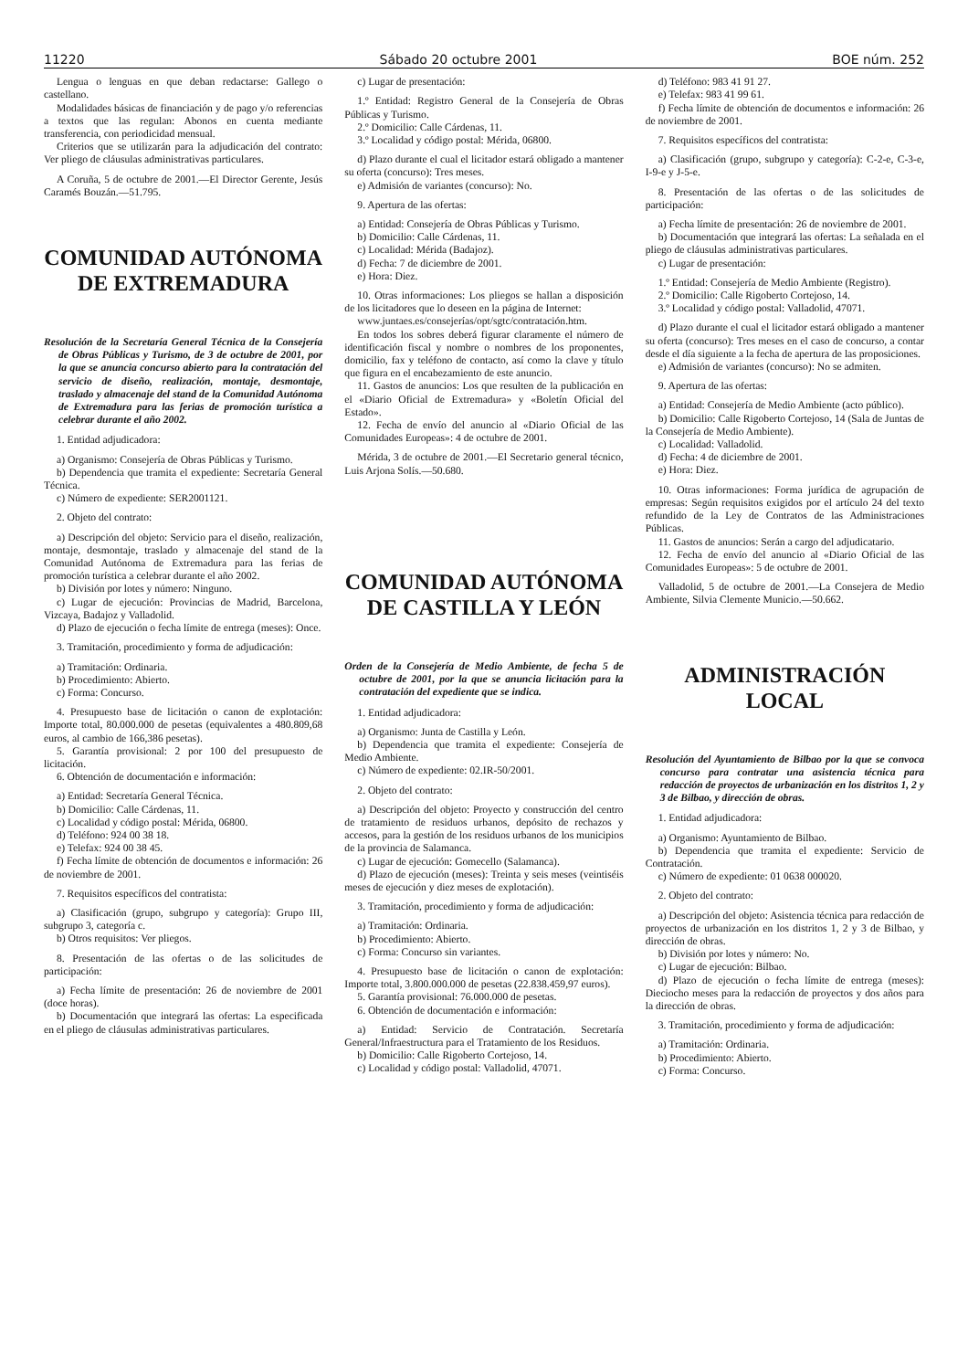11220 Sábado 20 octubre 2001 BOE núm. 252
Lengua o lenguas en que deban redactarse: Gallego o castellano.
Modalidades básicas de financiación y de pago y/o referencias a textos que las regulan: Abonos en cuenta mediante transferencia, con periodicidad mensual.
Criterios que se utilizarán para la adjudicación del contrato: Ver pliego de cláusulas administrativas particulares.
A Coruña, 5 de octubre de 2001.—El Director Gerente, Jesús Caramés Bouzán.—51.795.
COMUNIDAD AUTÓNOMA
DE EXTREMADURA
Resolución de la Secretaría General Técnica de la Consejería de Obras Públicas y Turismo, de 3 de octubre de 2001, por la que se anuncia concurso abierto para la contratación del servicio de diseño, realización, montaje, desmontaje, traslado y almacenaje del stand de la Comunidad Autónoma de Extremadura para las ferias de promoción turística a celebrar durante el año 2002.
1. Entidad adjudicadora:
a) Organismo: Consejería de Obras Públicas y Turismo.
b) Dependencia que tramita el expediente: Secretaría General Técnica.
c) Número de expediente: SER2001121.
2. Objeto del contrato:
a) Descripción del objeto: Servicio para el diseño, realización, montaje, desmontaje, traslado y almacenaje del stand de la Comunidad Autónoma de Extremadura para las ferias de promoción turística a celebrar durante el año 2002.
b) División por lotes y número: Ninguno.
c) Lugar de ejecución: Provincias de Madrid, Barcelona, Vizcaya, Badajoz y Valladolid.
d) Plazo de ejecución o fecha límite de entrega (meses): Once.
3. Tramitación, procedimiento y forma de adjudicación:
a) Tramitación: Ordinaria.
b) Procedimiento: Abierto.
c) Forma: Concurso.
4. Presupuesto base de licitación o canon de explotación: Importe total, 80.000.000 de pesetas (equivalentes a 480.809,68 euros, al cambio de 166,386 pesetas).
5. Garantía provisional: 2 por 100 del presupuesto de licitación.
6. Obtención de documentación e información:
a) Entidad: Secretaría General Técnica.
b) Domicilio: Calle Cárdenas, 11.
c) Localidad y código postal: Mérida, 06800.
d) Teléfono: 924 00 38 18.
e) Telefax: 924 00 38 45.
f) Fecha límite de obtención de documentos e información: 26 de noviembre de 2001.
7. Requisitos específicos del contratista:
a) Clasificación (grupo, subgrupo y categoría): Grupo III, subgrupo 3, categoría c.
b) Otros requisitos: Ver pliegos.
8. Presentación de las ofertas o de las solicitudes de participación:
a) Fecha límite de presentación: 26 de noviembre de 2001 (doce horas).
b) Documentación que integrará las ofertas: La especificada en el pliego de cláusulas administrativas particulares.
c) Lugar de presentación:
1.º Entidad: Registro General de la Consejería de Obras Públicas y Turismo.
2.º Domicilio: Calle Cárdenas, 11.
3.º Localidad y código postal: Mérida, 06800.
d) Plazo durante el cual el licitador estará obligado a mantener su oferta (concurso): Tres meses.
e) Admisión de variantes (concurso): No.
9. Apertura de las ofertas:
a) Entidad: Consejería de Obras Públicas y Turismo.
b) Domicilio: Calle Cárdenas, 11.
c) Localidad: Mérida (Badajoz).
d) Fecha: 7 de diciembre de 2001.
e) Hora: Diez.
10. Otras informaciones: Los pliegos se hallan a disposición de los licitadores que lo deseen en la página de Internet:
www.juntaes.es/consejerías/opt/sgtc/contratación.htm.
En todos los sobres deberá figurar claramente el número de identificación fiscal y nombre o nombres de los proponentes, domicilio, fax y teléfono de contacto, así como la clave y título que figura en el encabezamiento de este anuncio.
11. Gastos de anuncios: Los que resulten de la publicación en el «Diario Oficial de Extremadura» y «Boletín Oficial del Estado».
12. Fecha de envío del anuncio al «Diario Oficial de las Comunidades Europeas»: 4 de octubre de 2001.
Mérida, 3 de octubre de 2001.—El Secretario general técnico, Luis Arjona Solís.—50.680.
COMUNIDAD AUTÓNOMA
DE CASTILLA Y LEÓN
Orden de la Consejería de Medio Ambiente, de fecha 5 de octubre de 2001, por la que se anuncia licitación para la contratación del expediente que se indica.
1. Entidad adjudicadora:
a) Organismo: Junta de Castilla y León.
b) Dependencia que tramita el expediente: Consejería de Medio Ambiente.
c) Número de expediente: 02.IR-50/2001.
2. Objeto del contrato:
a) Descripción del objeto: Proyecto y construcción del centro de tratamiento de residuos urbanos, depósito de rechazos y accesos, para la gestión de los residuos urbanos de los municipios de la provincia de Salamanca.
c) Lugar de ejecución: Gomecello (Salamanca).
d) Plazo de ejecución (meses): Treinta y seis meses (veintiséis meses de ejecución y diez meses de explotación).
3. Tramitación, procedimiento y forma de adjudicación:
a) Tramitación: Ordinaria.
b) Procedimiento: Abierto.
c) Forma: Concurso sin variantes.
4. Presupuesto base de licitación o canon de explotación: Importe total, 3.800.000.000 de pesetas (22.838.459,97 euros).
5. Garantía provisional: 76.000.000 de pesetas.
6. Obtención de documentación e información:
a) Entidad: Servicio de Contratación. Secretaría General/Infraestructura para el Tratamiento de los Residuos.
b) Domicilio: Calle Rigoberto Cortejoso, 14.
c) Localidad y código postal: Valladolid, 47071.
d) Teléfono: 983 41 91 27.
e) Telefax: 983 41 99 61.
f) Fecha límite de obtención de documentos e información: 26 de noviembre de 2001.
7. Requisitos específicos del contratista:
a) Clasificación (grupo, subgrupo y categoría): C-2-e, C-3-e, I-9-e y J-5-e.
8. Presentación de las ofertas o de las solicitudes de participación:
a) Fecha límite de presentación: 26 de noviembre de 2001.
b) Documentación que integrará las ofertas: La señalada en el pliego de cláusulas administrativas particulares.
c) Lugar de presentación:
1.º Entidad: Consejería de Medio Ambiente (Registro).
2.º Domicilio: Calle Rigoberto Cortejoso, 14.
3.º Localidad y código postal: Valladolid, 47071.
d) Plazo durante el cual el licitador estará obligado a mantener su oferta (concurso): Tres meses en el caso de concurso, a contar desde el día siguiente a la fecha de apertura de las proposiciones.
e) Admisión de variantes (concurso): No se admiten.
9. Apertura de las ofertas:
a) Entidad: Consejería de Medio Ambiente (acto público).
b) Domicilio: Calle Rigoberto Cortejoso, 14 (Sala de Juntas de la Consejería de Medio Ambiente).
c) Localidad: Valladolid.
d) Fecha: 4 de diciembre de 2001.
e) Hora: Diez.
10. Otras informaciones: Forma jurídica de agrupación de empresas: Según requisitos exigidos por el artículo 24 del texto refundido de la Ley de Contratos de las Administraciones Públicas.
11. Gastos de anuncios: Serán a cargo del adjudicatario.
12. Fecha de envío del anuncio al «Diario Oficial de las Comunidades Europeas»: 5 de octubre de 2001.
Valladolid, 5 de octubre de 2001.—La Consejera de Medio Ambiente, Silvia Clemente Municio.—50.662.
ADMINISTRACIÓN LOCAL
Resolución del Ayuntamiento de Bilbao por la que se convoca concurso para contratar una asistencia técnica para redacción de proyectos de urbanización en los distritos 1, 2 y 3 de Bilbao, y dirección de obras.
1. Entidad adjudicadora:
a) Organismo: Ayuntamiento de Bilbao.
b) Dependencia que tramita el expediente: Servicio de Contratación.
c) Número de expediente: 01 0638 000020.
2. Objeto del contrato:
a) Descripción del objeto: Asistencia técnica para redacción de proyectos de urbanización en los distritos 1, 2 y 3 de Bilbao, y dirección de obras.
b) División por lotes y número: No.
c) Lugar de ejecución: Bilbao.
d) Plazo de ejecución o fecha límite de entrega (meses): Dieciocho meses para la redacción de proyectos y dos años para la dirección de obras.
3. Tramitación, procedimiento y forma de adjudicación:
a) Tramitación: Ordinaria.
b) Procedimiento: Abierto.
c) Forma: Concurso.